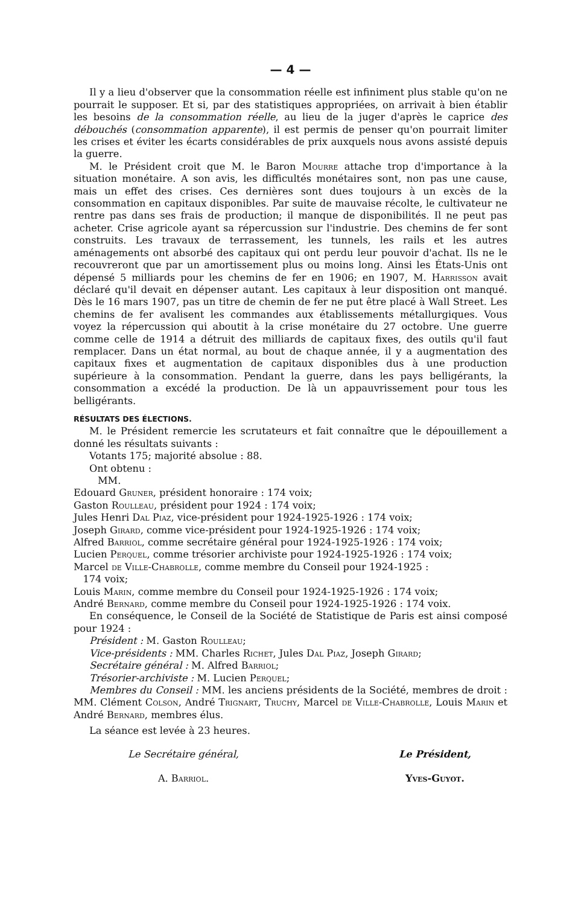— 4 —
Il y a lieu d'observer que la consommation réelle est infiniment plus stable qu'on ne pourrait le supposer. Et si, par des statistiques appropriées, on arrivait à bien établir les besoins de la consommation réelle, au lieu de la juger d'après le caprice des débouchés (consommation apparente), il est permis de penser qu'on pourrait limiter les crises et éviter les écarts considérables de prix auxquels nous avons assisté depuis la guerre.
M. le Président croit que M. le Baron Mourre attache trop d'importance à la situation monétaire. A son avis, les difficultés monétaires sont, non pas une cause, mais un effet des crises. Ces dernières sont dues toujours à un excès de la consommation en capitaux disponibles. Par suite de mauvaise récolte, le cultivateur ne rentre pas dans ses frais de production; il manque de disponibilités. Il ne peut pas acheter. Crise agricole ayant sa répercussion sur l'industrie. Des chemins de fer sont construits. Les travaux de terrassement, les tunnels, les rails et les autres aménagements ont absorbé des capitaux qui ont perdu leur pouvoir d'achat. Ils ne le recouvreront que par un amortissement plus ou moins long. Ainsi les États-Unis ont dépensé 5 milliards pour les chemins de fer en 1906; en 1907, M. Harrisson avait déclaré qu'il devait en dépenser autant. Les capitaux à leur disposition ont manqué. Dès le 16 mars 1907, pas un titre de chemin de fer ne put être placé à Wall Street. Les chemins de fer avalisent les commandes aux établissements métallurgiques. Vous voyez la répercussion qui aboutit à la crise monétaire du 27 octobre. Une guerre comme celle de 1914 a détruit des milliards de capitaux fixes, des outils qu'il faut remplacer. Dans un état normal, au bout de chaque année, il y a augmentation des capitaux fixes et augmentation de capitaux disponibles dus à une production supérieure à la consommation. Pendant la guerre, dans les pays belligérants, la consommation a excédé la production. De là un appauvrissement pour tous les belligérants.
RÉSULTATS DES ÉLECTIONS.
M. le Président remercie les scrutateurs et fait connaître que le dépouillement a donné les résultats suivants :
Votants 175; majorité absolue : 88.
Ont obtenu :
MM.
Edouard Gruner, président honoraire : 174 voix;
Gaston Roulleau, président pour 1924 : 174 voix;
Jules Henri Dal Piaz, vice-président pour 1924-1925-1926 : 174 voix;
Joseph Girard, comme vice-président pour 1924-1925-1926 : 174 voix;
Alfred Barriol, comme secrétaire général pour 1924-1925-1926 : 174 voix;
Lucien Perquel, comme trésorier archiviste pour 1924-1925-1926 : 174 voix;
Marcel de Ville-Chabrolle, comme membre du Conseil pour 1924-1925 :
174 voix;
Louis Marin, comme membre du Conseil pour 1924-1925-1926 : 174 voix;
André Bernard, comme membre du Conseil pour 1924-1925-1926 : 174 voix.
En conséquence, le Conseil de la Société de Statistique de Paris est ainsi composé pour 1924 :
Président : M. Gaston Roulleau;
Vice-présidents : MM. Charles Richet, Jules Dal Piaz, Joseph Girard;
Secrétaire général : M. Alfred Barriol;
Trésorier-archiviste : M. Lucien Perquel;
Membres du Conseil : MM. les anciens présidents de la Société, membres de droit : MM. Clément Colson, André Trignart, Truchy, Marcel de Ville-Chabrolle, Louis Marin et André Bernard, membres élus.
La séance est levée à 23 heures.
Le Secrétaire général,
A. Barriol.
Le Président,
Yves-Guyot.